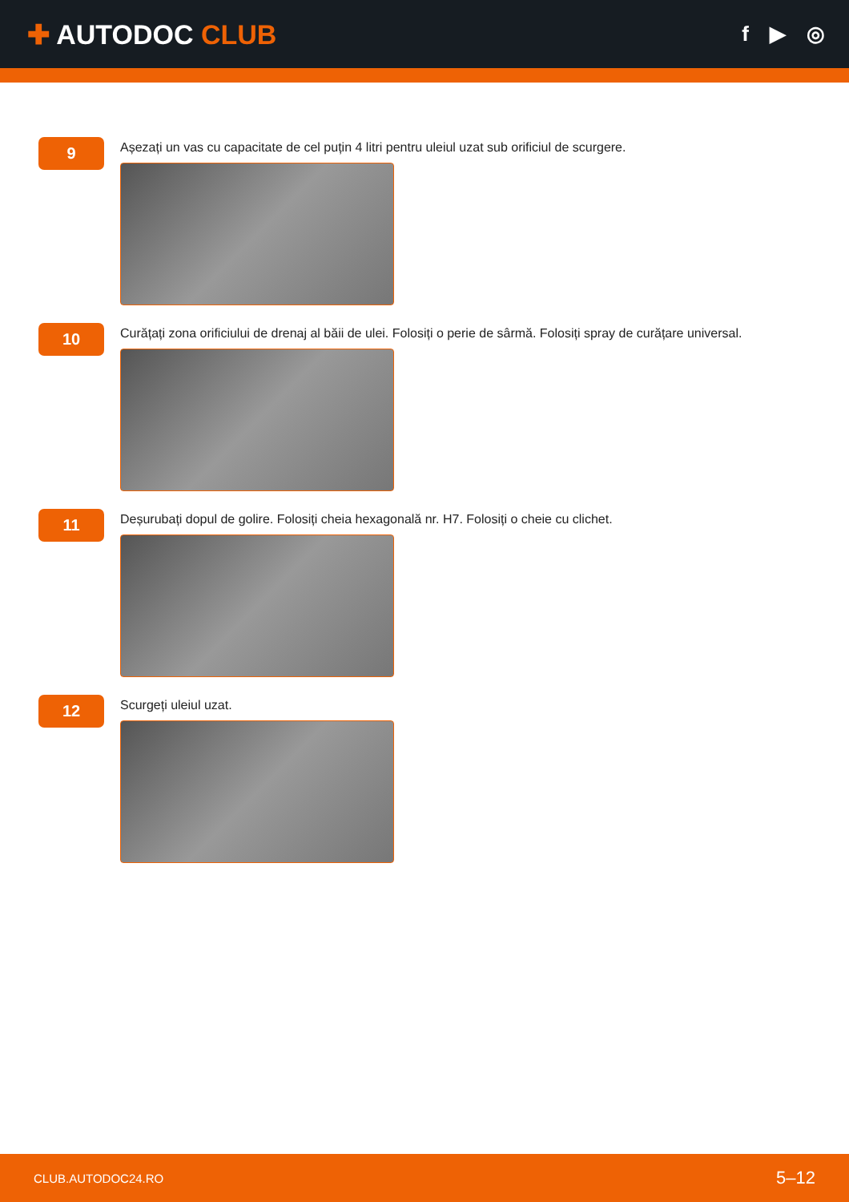✚ AUTODOC CLUB
f ▶ ◎
9
Așezați un vas cu capacitate de cel puțin 4 litri pentru uleiul uzat sub orificiul de scurgere.
10
Curățați zona orificiului de drenaj al băii de ulei. Folosiți o perie de sârmă. Folosiți spray de curățare universal.
11
Deșurubați dopul de golire. Folosiți cheia hexagonală nr. H7. Folosiți o cheie cu clichet.
12
Scurgeți uleiul uzat.
CLUB.AUTODOC24.RO 5–12